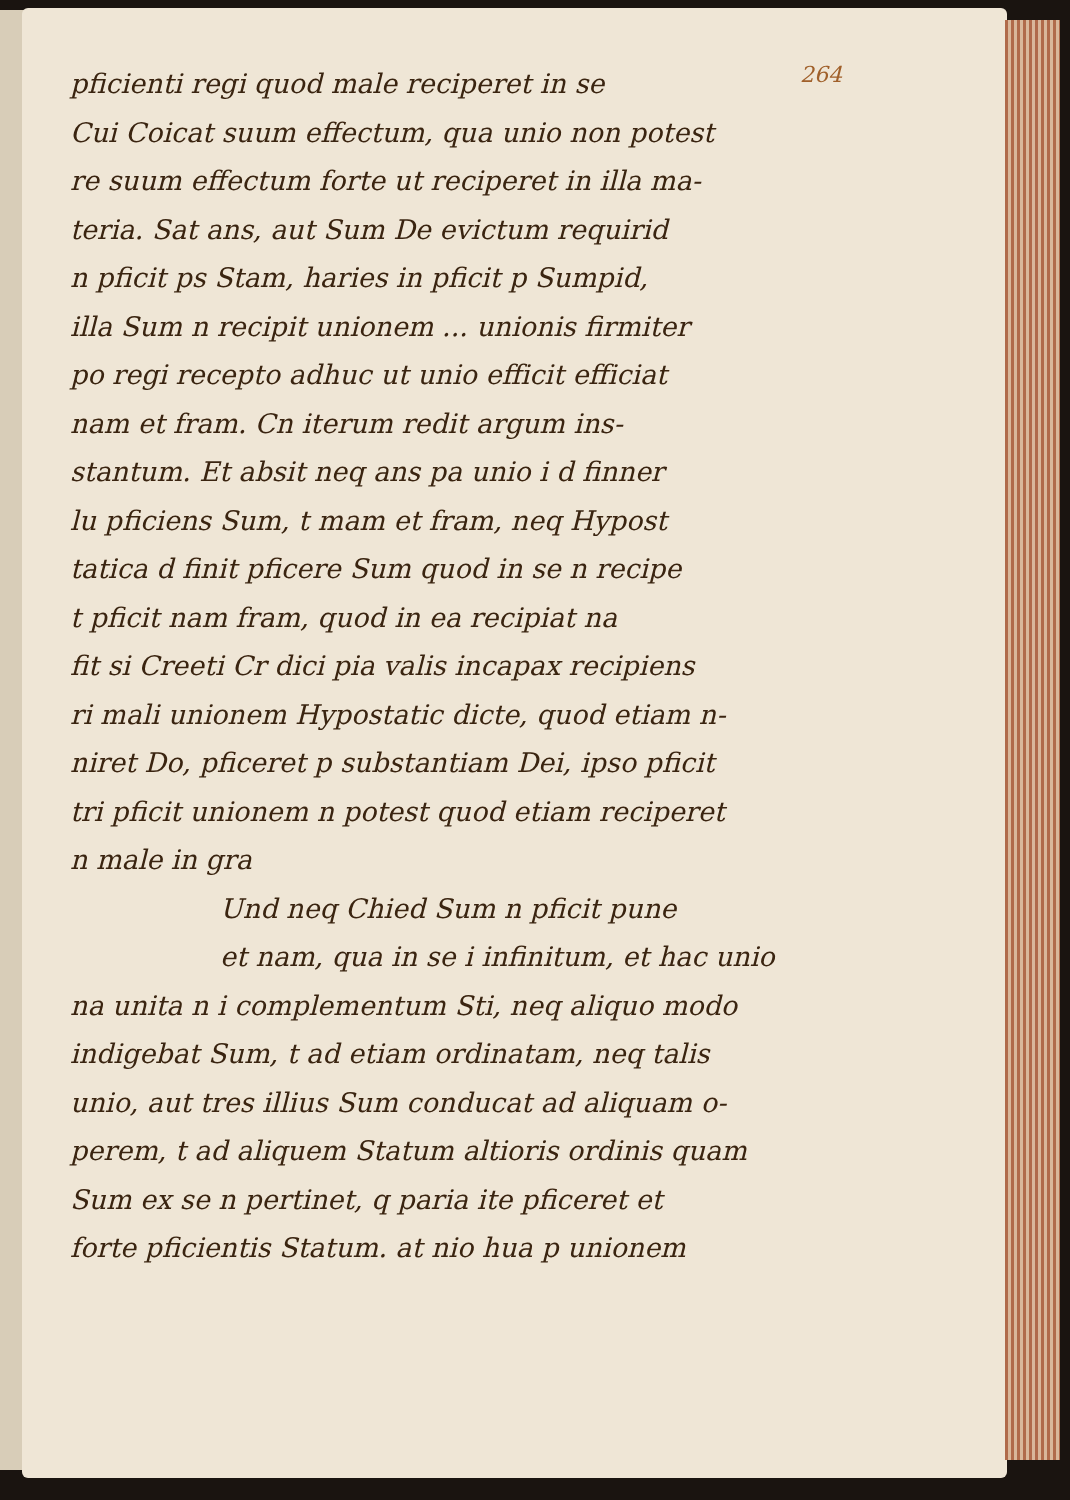264
pficienti regi quod male reciperet in se
Cui Coicat suum effectum, qua unio non potest
re suum effectum forte ut reciperet in illa ma-
teria. Sat ans, aut Sum De evictum requirid
n pficit ps Stam, haries in pficit p Sumpid,
illa Sum n recipit unionem ... unionis firmiter
po regi recepto adhuc ut unio efficit efficiat
nam et fram. Cn iterum redit argum ins-
stantum. Et absit neq ans pa unio i d finner
lu pficiens Sum, t mam et fram, neq Hypost
tatica d finit pficere Sum quod in se n recipe
t pficit nam fram, quod in ea recipiat na
fit si Creeti Cr dici pia valis incapax recipiens
ri mali unionem Hypostatic dicte, quod etiam n-
niret Do, pficeret p substantiam Dei, ipso pficit
tri pficit unionem n potest quod etiam reciperet
n male in gra
Und neq Chied Sum n pficit pune
et nam, qua in se i infinitum, et hac unio
na unita n i complementum Sti, neq aliquo modo
indigebat Sum, t ad etiam ordinatam, neq talis
unio, aut tres illius Sum conducat ad aliquam o-
perem, t ad aliquem Statum altioris ordinis quam
Sum ex se n pertinet, q paria ite pficeret et
forte pficientis Statum. at nio hua p unionem